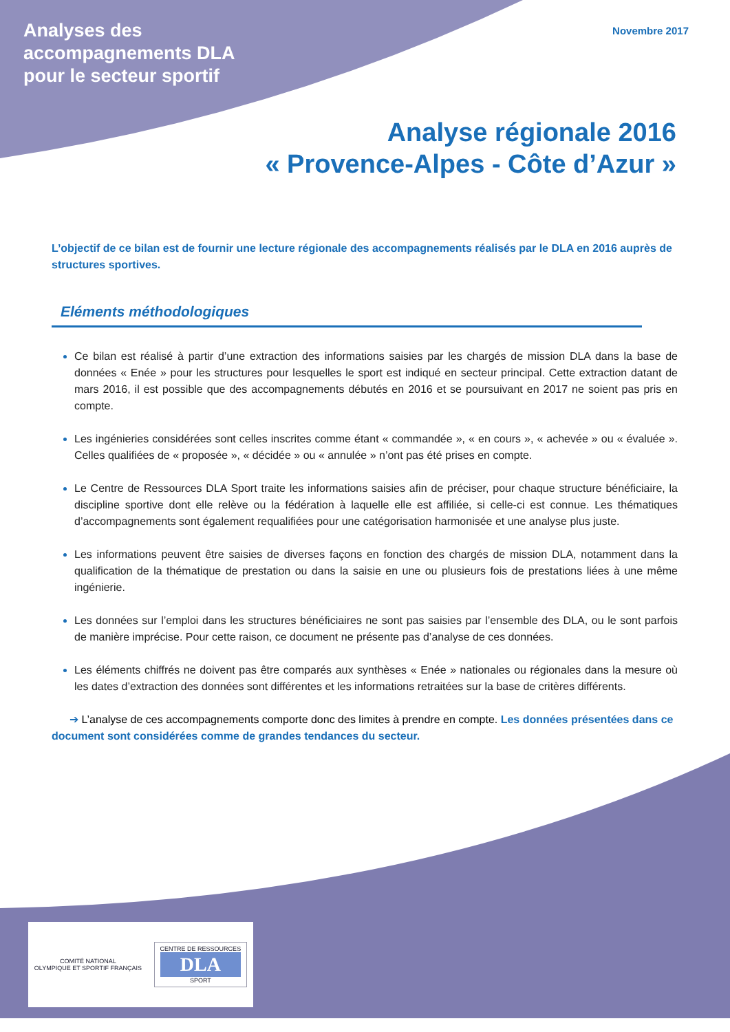Analyses des
accompagnements DLA
pour le secteur sportif
Novembre 2017
Analyse régionale 2016
« Provence-Alpes - Côte d’Azur »
L’objectif de ce bilan est de fournir une lecture régionale des accompagnements réalisés par le DLA en 2016 auprès de structures sportives.
Eléments méthodologiques
Ce bilan est réalisé à partir d’une extraction des informations saisies par les chargés de mission DLA dans la base de données « Enée » pour les structures pour lesquelles le sport est indiqué en secteur principal. Cette extraction datant de mars 2016, il est possible que des accompagnements débutés en 2016 et se poursuivant en 2017 ne soient pas pris en compte.
Les ingénieries considérées sont celles inscrites comme étant « commandée », « en cours », « achevée » ou « évaluée ». Celles qualifiées de « proposée », « décidée » ou « annulée » n’ont pas été prises en compte.
Le Centre de Ressources DLA Sport traite les informations saisies afin de préciser, pour chaque structure bénéficiaire, la discipline sportive dont elle relève ou la fédération à laquelle elle est affiliée, si celle-ci est connue. Les thématiques d’accompagnements sont également requalifiées pour une catégorisation harmonisée et une analyse plus juste.
Les informations peuvent être saisies de diverses façons en fonction des chargés de mission DLA, notamment dans la qualification de la thématique de prestation ou dans la saisie en une ou plusieurs fois de prestations liées à une même ingénierie.
Les données sur l’emploi dans les structures bénéficiaires ne sont pas saisies par l’ensemble des DLA, ou le sont parfois de manière imprécise. Pour cette raison, ce document ne présente pas d’analyse de ces données.
Les éléments chiffrés ne doivent pas être comparés aux synthèses « Enée » nationales ou régionales dans la mesure où les dates d’extraction des données sont différentes et les informations retraitées sur la base de critères différents.
➔ L’analyse de ces accompagnements comporte donc des limites à prendre en compte. Les données présentées dans ce document sont considérées comme de grandes tendances du secteur.
COMITÉ NATIONAL
OLYMPIQUE ET SPORTIF FRANÇAIS
CENTRE DE RESSOURCES
DLA
SPORT